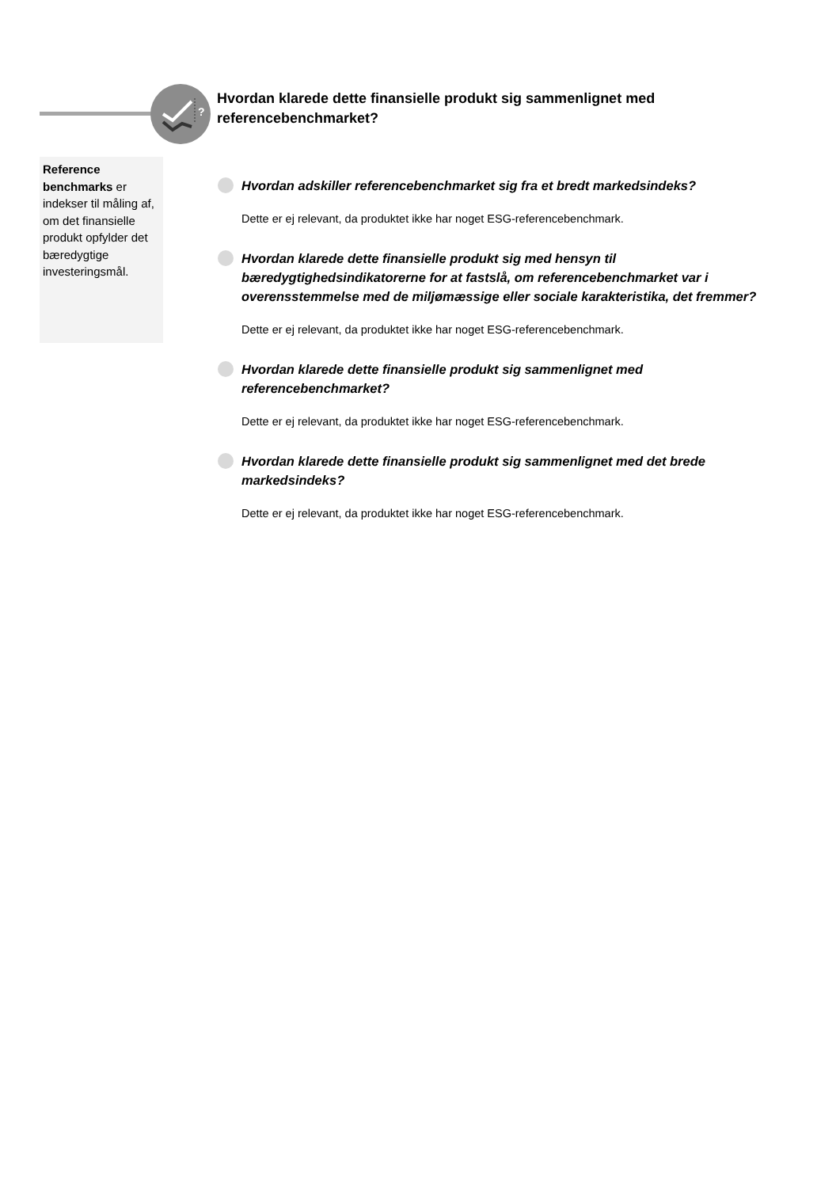?
Hvordan klarede dette finansielle produkt sig sammenlignet med referencebenchmarket?
Reference benchmarks er indekser til måling af, om det finansielle produkt opfylder det bæredygtige investeringsmål.
Hvordan adskiller referencebenchmarket sig fra et bredt markedsindeks?
Dette er ej relevant, da produktet ikke har noget ESG-referencebenchmark.
Hvordan klarede dette finansielle produkt sig med hensyn til bæredygtighedsindikatorerne for at fastslå, om referencebenchmarket var i overensstemmelse med de miljømæssige eller sociale karakteristika, det fremmer?
Dette er ej relevant, da produktet ikke har noget ESG-referencebenchmark.
Hvordan klarede dette finansielle produkt sig sammenlignet med referencebenchmarket?
Dette er ej relevant, da produktet ikke har noget ESG-referencebenchmark.
Hvordan klarede dette finansielle produkt sig sammenlignet med det brede markedsindeks?
Dette er ej relevant, da produktet ikke har noget ESG-referencebenchmark.